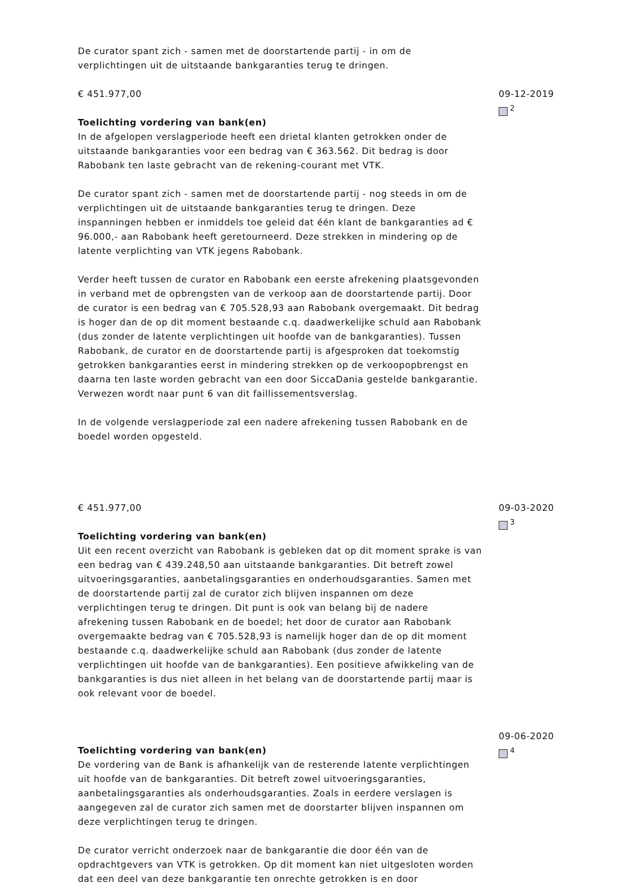De curator spant zich - samen met de doorstartende partij - in om de verplichtingen uit de uitstaande bankgaranties terug te dringen.
€ 451.977,00
Toelichting vordering van bank(en)
In de afgelopen verslagperiode heeft een drietal klanten getrokken onder de uitstaande bankgaranties voor een bedrag van € 363.562. Dit bedrag is door Rabobank ten laste gebracht van de rekening-courant met VTK.
De curator spant zich - samen met de doorstartende partij - nog steeds in om de verplichtingen uit de uitstaande bankgaranties terug te dringen. Deze inspanningen hebben er inmiddels toe geleid dat één klant de bankgaranties ad € 96.000,- aan Rabobank heeft geretourneerd. Deze strekken in mindering op de latente verplichting van VTK jegens Rabobank.
Verder heeft tussen de curator en Rabobank een eerste afrekening plaatsgevonden in verband met de opbrengsten van de verkoop aan de doorstartende partij. Door de curator is een bedrag van € 705.528,93 aan Rabobank overgemaakt. Dit bedrag is hoger dan de op dit moment bestaande c.q. daadwerkelijke schuld aan Rabobank (dus zonder de latente verplichtingen uit hoofde van de bankgaranties). Tussen Rabobank, de curator en de doorstartende partij is afgesproken dat toekomstig getrokken bankgaranties eerst in mindering strekken op de verkoopopbrengst en daarna ten laste worden gebracht van een door SiccaDania gestelde bankgarantie. Verwezen wordt naar punt 6 van dit faillissementsverslag.
In de volgende verslagperiode zal een nadere afrekening tussen Rabobank en de boedel worden opgesteld.
09-12-2019
<sup>2</sup>
€ 451.977,00
Toelichting vordering van bank(en)
Uit een recent overzicht van Rabobank is gebleken dat op dit moment sprake is van een bedrag van € 439.248,50 aan uitstaande bankgaranties. Dit betreft zowel uitvoeringsgaranties, aanbetalingsgaranties en onderhoudsgaranties. Samen met de doorstartende partij zal de curator zich blijven inspannen om deze verplichtingen terug te dringen. Dit punt is ook van belang bij de nadere afrekening tussen Rabobank en de boedel; het door de curator aan Rabobank overgemaakte bedrag van € 705.528,93 is namelijk hoger dan de op dit moment bestaande c.q. daadwerkelijke schuld aan Rabobank (dus zonder de latente verplichtingen uit hoofde van de bankgaranties). Een positieve afwikkeling van de bankgaranties is dus niet alleen in het belang van de doorstartende partij maar is ook relevant voor de boedel.
09-03-2020
<sup>3</sup>
Toelichting vordering van bank(en)
De vordering van de Bank is afhankelijk van de resterende latente verplichtingen uit hoofde van de bankgaranties. Dit betreft zowel uitvoeringsgaranties, aanbetalingsgaranties als onderhoudsgaranties. Zoals in eerdere verslagen is aangegeven zal de curator zich samen met de doorstarter blijven inspannen om deze verplichtingen terug te dringen.
De curator verricht onderzoek naar de bankgarantie die door één van de opdrachtgevers van VTK is getrokken. Op dit moment kan niet uitgesloten worden dat een deel van deze bankgarantie ten onrechte getrokken is en door
09-06-2020
<sup>4</sup>